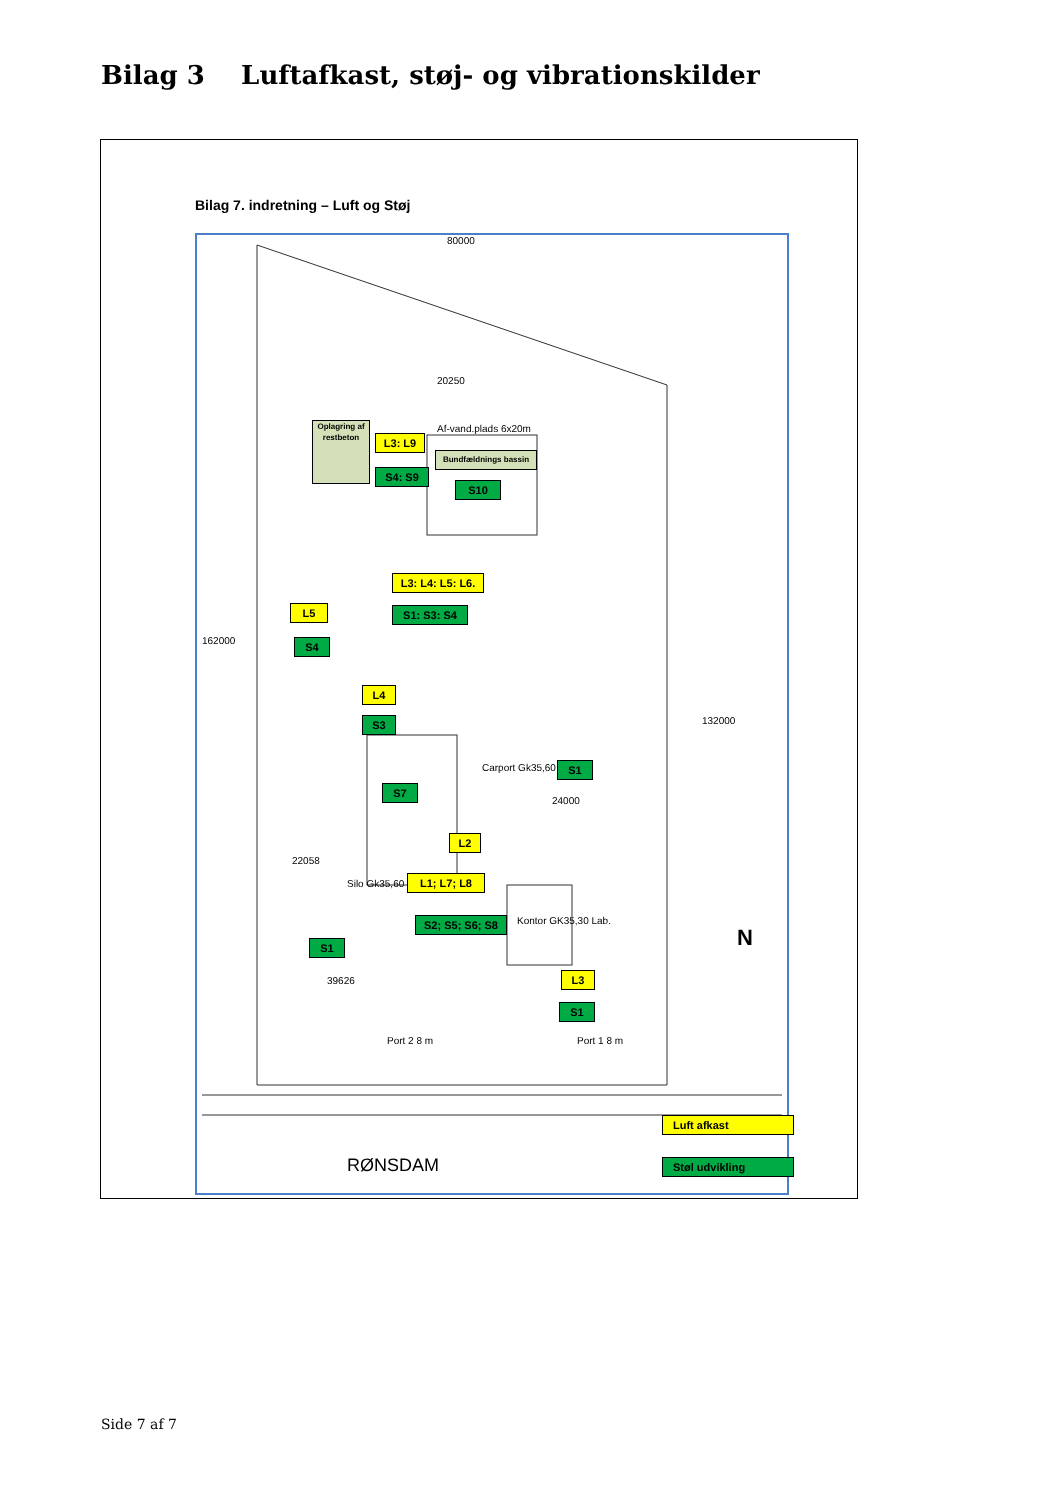Bilag 3 Luftafkast, støj- og vibrationskilder
Bilag 7. indretning – Luft og Støj
80000
20250
Af-vand.plads 6x20m
Carport Gk35,60
Silo Gk35,60
Kontor GK35,30 Lab.
162000
132000
24000
22058
39626
Port 2 8 m Port 1 8 m
N
RØNSDAM
Oplagring af restbeton
L3: L9
S4: S9
Bundfældnings bassin
S10
L3: L4: L5: L6.
S1: S3: S4
L5
S4
L4
S3
S7
S1
L2
L1; L7; L8
S2; S5; S6; S8
S1
L3
S1
Luft afkast
Støl udvikling
Side 7 af 7